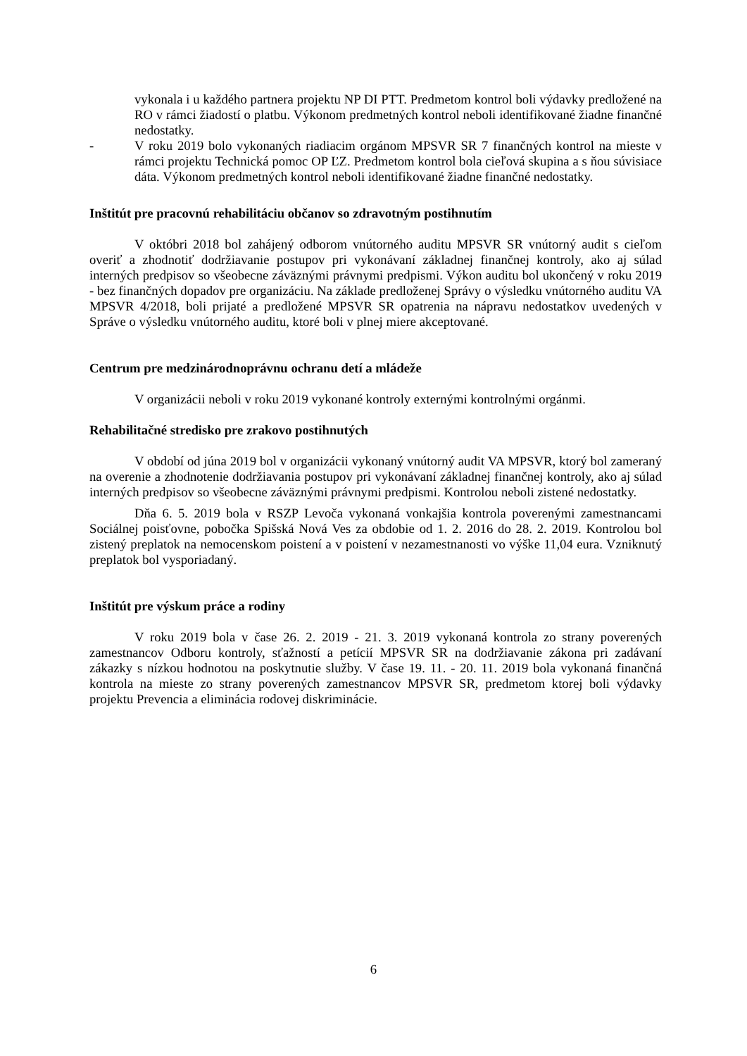vykonala i u každého partnera projektu NP DI PTT. Predmetom kontrol boli výdavky predložené na RO v rámci žiadostí o platbu. Výkonom predmetných kontrol neboli identifikované žiadne finančné nedostatky.
- V roku 2019 bolo vykonaných riadiacim orgánom MPSVR SR 7 finančných kontrol na mieste v rámci projektu Technická pomoc OP ĽZ. Predmetom kontrol bola cieľová skupina a s ňou súvisiace dáta. Výkonom predmetných kontrol neboli identifikované žiadne finančné nedostatky.
Inštitút pre pracovnú rehabilitáciu občanov so zdravotným postihnutím
V októbri 2018 bol zahájený odborom vnútorného auditu MPSVR SR vnútorný audit s cieľom overiť a zhodnotiť dodržiavanie postupov pri vykonávaní základnej finančnej kontroly, ako aj súlad interných predpisov so všeobecne záväznými právnymi predpismi. Výkon auditu bol ukončený v roku 2019 - bez finančných dopadov pre organizáciu. Na základe predloženej Správy o výsledku vnútorného auditu VA MPSVR 4/2018, boli prijaté a predložené MPSVR SR opatrenia na nápravu nedostatkov uvedených v Správe o výsledku vnútorného auditu, ktoré boli v plnej miere akceptované.
Centrum pre medzinárodnoprávnu ochranu detí a mládeže
V organizácii neboli v roku 2019 vykonané kontroly externými kontrolnými orgánmi.
Rehabilitačné stredisko pre zrakovo postihnutých
V období od júna 2019 bol v organizácii vykonaný vnútorný audit VA MPSVR, ktorý bol zameraný na overenie a zhodnotenie dodržiavania postupov pri vykonávaní základnej finančnej kontroly, ako aj súlad interných predpisov so všeobecne záväznými právnymi predpismi. Kontrolou neboli zistené nedostatky.
Dňa 6. 5. 2019 bola v RSZP Levoča vykonaná vonkajšia kontrola poverenými zamestnancami Sociálnej poisťovne, pobočka Spišská Nová Ves za obdobie od 1. 2. 2016 do 28. 2. 2019. Kontrolou bol zistený preplatok na nemocenskom poistení a v poistení v nezamestnanosti vo výške 11,04 eura. Vzniknutý preplatok bol vysporiadaný.
Inštitút pre výskum práce a rodiny
V roku 2019 bola v čase 26. 2. 2019 - 21. 3. 2019 vykonaná kontrola zo strany poverených zamestnancov Odboru kontroly, sťažností a petícií MPSVR SR na dodržiavanie zákona pri zadávaní zákazky s nízkou hodnotou na poskytnutie služby. V čase 19. 11. - 20. 11. 2019 bola vykonaná finančná kontrola na mieste zo strany poverených zamestnancov MPSVR SR, predmetom ktorej boli výdavky projektu Prevencia a eliminácia rodovej diskriminácie.
6